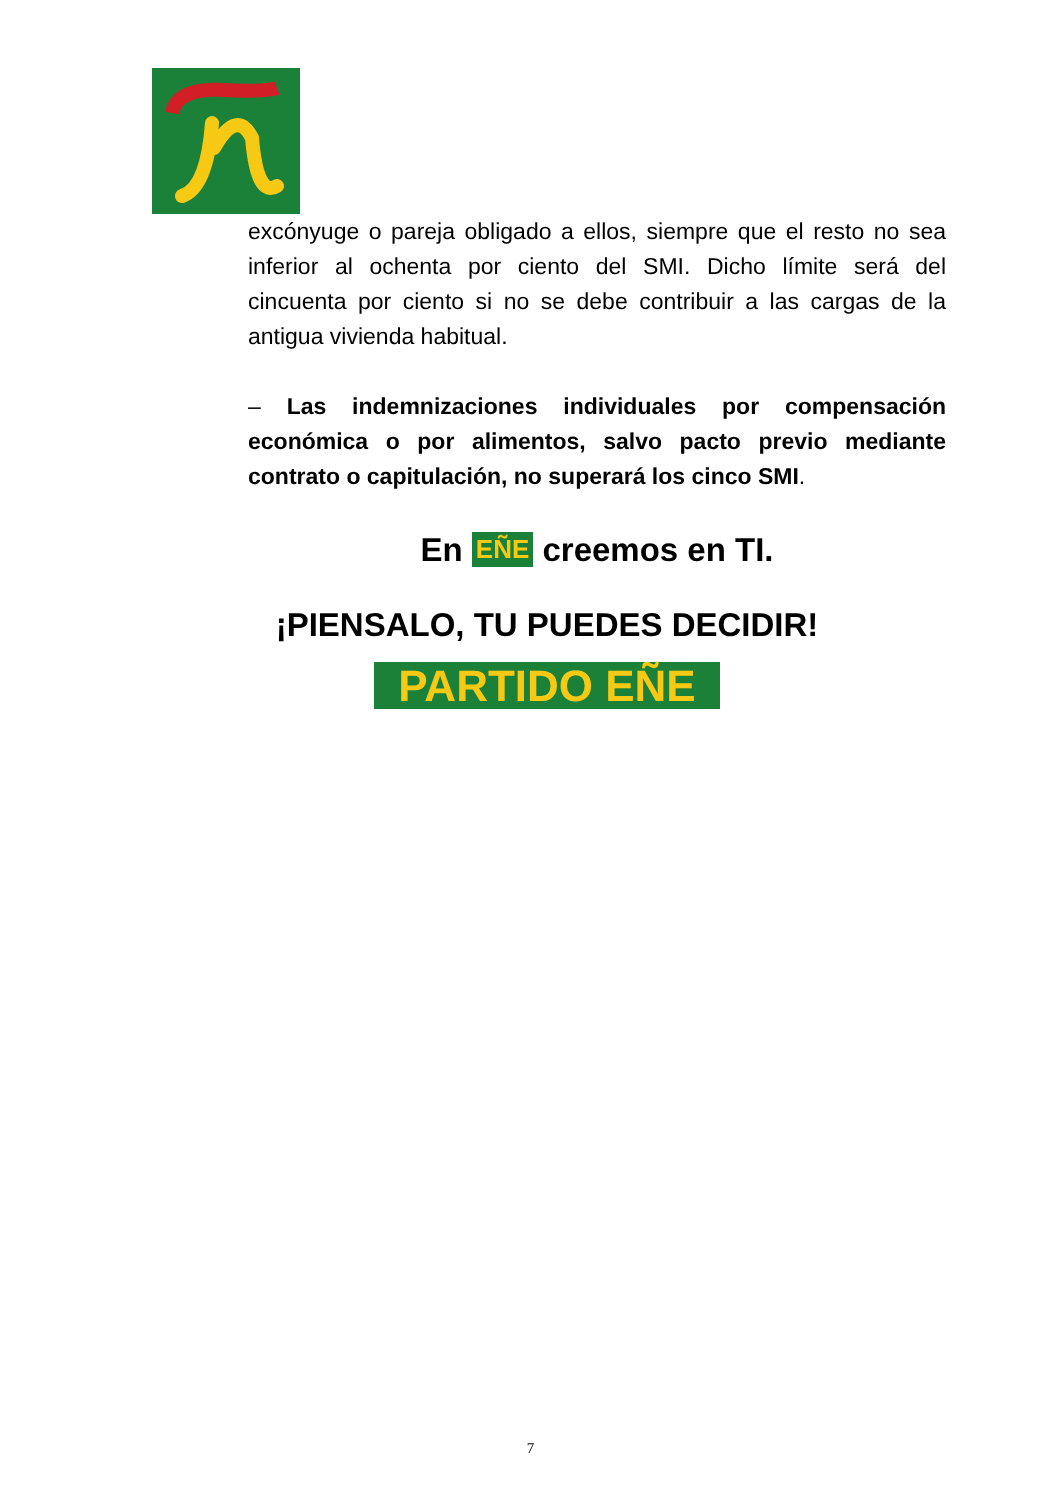excónyuge o pareja obligado a ellos, siempre que el resto no sea inferior al ochenta por ciento del SMI. Dicho límite será del cincuenta por ciento si no se debe contribuir a las cargas de la antigua vivienda habitual.
– Las indemnizaciones individuales por compensación económica o por alimentos, salvo pacto previo mediante contrato o capitulación, no superará los cinco SMI.
En EÑE creemos en TI.
¡PIENSALO, TU PUEDES DECIDIR!
PARTIDO EÑE
7